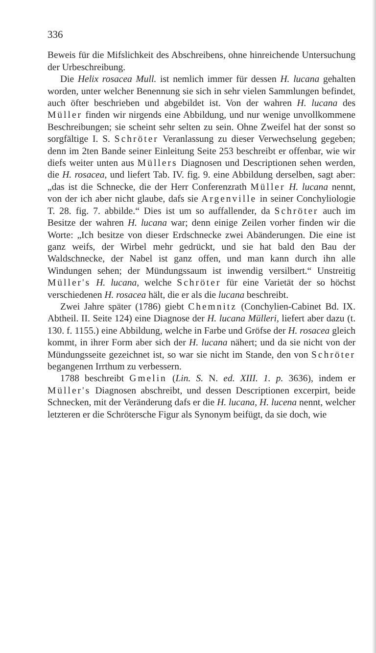336
Beweis für die Mifslichkeit des Abschreibens, ohne hinreichende Untersuchung der Urbeschreibung.
Die Helix rosacea Mull. ist nemlich immer für dessen H. lucana gehalten worden, unter welcher Benennung sie sich in sehr vielen Sammlungen befindet, auch öfter beschrieben und abgebildet ist. Von der wahren H. lucana des Müller finden wir nirgends eine Abbildung, und nur wenige unvollkommene Beschreibungen; sie scheint sehr selten zu sein. Ohne Zweifel hat der sonst so sorgfältige I. S. Schröter Veranlassung zu dieser Verwechselung gegeben; denn im 2ten Bande seiner Einleitung Seite 253 beschreibt er offenbar, wie wir diefs weiter unten aus Müllers Diagnosen und Descriptionen sehen werden, die H. rosacea, und liefert Tab. IV. fig. 9. eine Abbildung derselben, sagt aber: „das ist die Schnecke, die der Herr Conferenzrath Müller H. lucana nennt, von der ich aber nicht glaube, dafs sie Argenville in seiner Conchyliologie T. 28. fig. 7. abbilde.“ Dies ist um so auffallender, da Schröter auch im Besitze der wahren H. lucana war; denn einige Zeilen vorher finden wir die Worte: „Ich besitze von dieser Erdschnecke zwei Abänderungen. Die eine ist ganz weifs, der Wirbel mehr gedrückt, und sie hat bald den Bau der Waldschnecke, der Nabel ist ganz offen, und man kann durch ihn alle Windungen sehen; der Mündungssaum ist inwendig versilbert.“ Unstreitig Müller's H. lucana, welche Schröter für eine Varietät der so höchst verschiedenen H. rosacea hält, die er als die lucana beschreibt.
Zwei Jahre später (1786) giebt Chemnitz (Conchylien-Cabinet Bd. IX. Abtheil. II. Seite 124) eine Diagnose der H. lucana Mülleri, liefert aber dazu (t. 130. f. 1155.) eine Abbildung, welche in Farbe und Gröfse der H. rosacea gleich kommt, in ihrer Form aber sich der H. lucana nähert; und da sie nicht von der Mündungsseite gezeichnet ist, so war sie nicht im Stande, den von Schröter begangenen Irrthum zu verbessern.
1788 beschreibt Gmelin (Lin. S. N. ed. XIII. 1. p. 3636), indem er Müller's Diagnosen abschreibt, und dessen Descriptionen excerpirt, beide Schnecken, mit der Veränderung dafs er die H. lucana, H. lucena nennt, welcher letzteren er die Schrötersche Figur als Synonym beifügt, da sie doch, wie